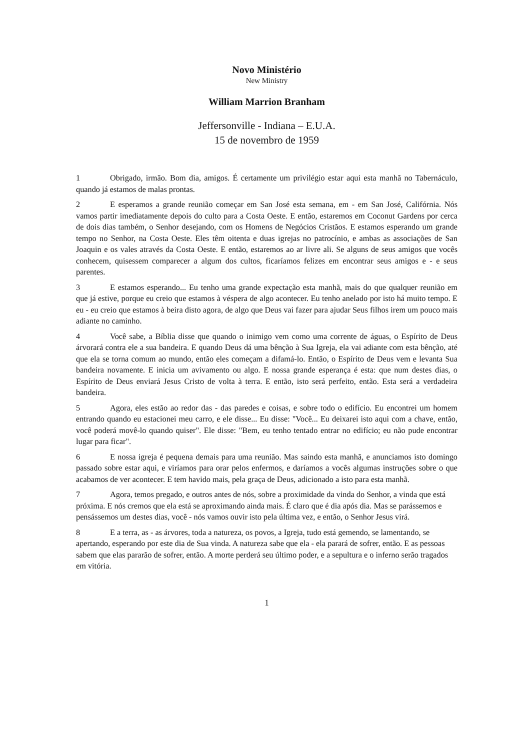Novo Ministério
New Ministry
William Marrion Branham
Jeffersonville - Indiana – E.U.A.
15 de novembro de 1959
1 Obrigado, irmão. Bom dia, amigos. É certamente um privilégio estar aqui esta manhã no Tabernáculo, quando já estamos de malas prontas.
2 E esperamos a grande reunião começar em San José esta semana, em - em San José, Califórnia. Nós vamos partir imediatamente depois do culto para a Costa Oeste. E então, estaremos em Coconut Gardens por cerca de dois dias também, o Senhor desejando, com os Homens de Negócios Cristãos. E estamos esperando um grande tempo no Senhor, na Costa Oeste. Eles têm oitenta e duas igrejas no patrocínio, e ambas as associações de San Joaquin e os vales através da Costa Oeste. E então, estaremos ao ar livre ali. Se alguns de seus amigos que vocês conhecem, quisessem comparecer a algum dos cultos, ficaríamos felizes em encontrar seus amigos e - e seus parentes.
3 E estamos esperando... Eu tenho uma grande expectação esta manhã, mais do que qualquer reunião em que já estive, porque eu creio que estamos à véspera de algo acontecer. Eu tenho anelado por isto há muito tempo. E eu - eu creio que estamos à beira disto agora, de algo que Deus vai fazer para ajudar Seus filhos irem um pouco mais adiante no caminho.
4 Você sabe, a Bíblia disse que quando o inimigo vem como uma corrente de águas, o Espírito de Deus árvorará contra ele a sua bandeira. E quando Deus dá uma bênção à Sua Igreja, ela vai adiante com esta bênção, até que ela se torna comum ao mundo, então eles começam a difamá-lo. Então, o Espírito de Deus vem e levanta Sua bandeira novamente. E inicia um avivamento ou algo. E nossa grande esperança é esta: que num destes dias, o Espírito de Deus enviará Jesus Cristo de volta à terra. E então, isto será perfeito, então. Esta será a verdadeira bandeira.
5 Agora, eles estão ao redor das - das paredes e coisas, e sobre todo o edifício. Eu encontrei um homem entrando quando eu estacionei meu carro, e ele disse... Eu disse: "Você... Eu deixarei isto aqui com a chave, então, você poderá movê-lo quando quiser". Ele disse: "Bem, eu tenho tentado entrar no edifício; eu não pude encontrar lugar para ficar".
6 E nossa igreja é pequena demais para uma reunião. Mas saindo esta manhã, e anunciamos isto domingo passado sobre estar aqui, e viríamos para orar pelos enfermos, e daríamos a vocês algumas instruções sobre o que acabamos de ver acontecer. E tem havido mais, pela graça de Deus, adicionado a isto para esta manhã.
7 Agora, temos pregado, e outros antes de nós, sobre a proximidade da vinda do Senhor, a vinda que está próxima. E nós cremos que ela está se aproximando ainda mais. É claro que é dia após dia. Mas se parássemos e pensássemos um destes dias, você - nós vamos ouvir isto pela última vez, e então, o Senhor Jesus virá.
8 E a terra, as - as árvores, toda a natureza, os povos, a Igreja, tudo está gemendo, se lamentando, se apertando, esperando por este dia de Sua vinda. A natureza sabe que ela - ela parará de sofrer, então. E as pessoas sabem que elas pararão de sofrer, então. A morte perderá seu último poder, e a sepultura e o inferno serão tragados em vitória.
1